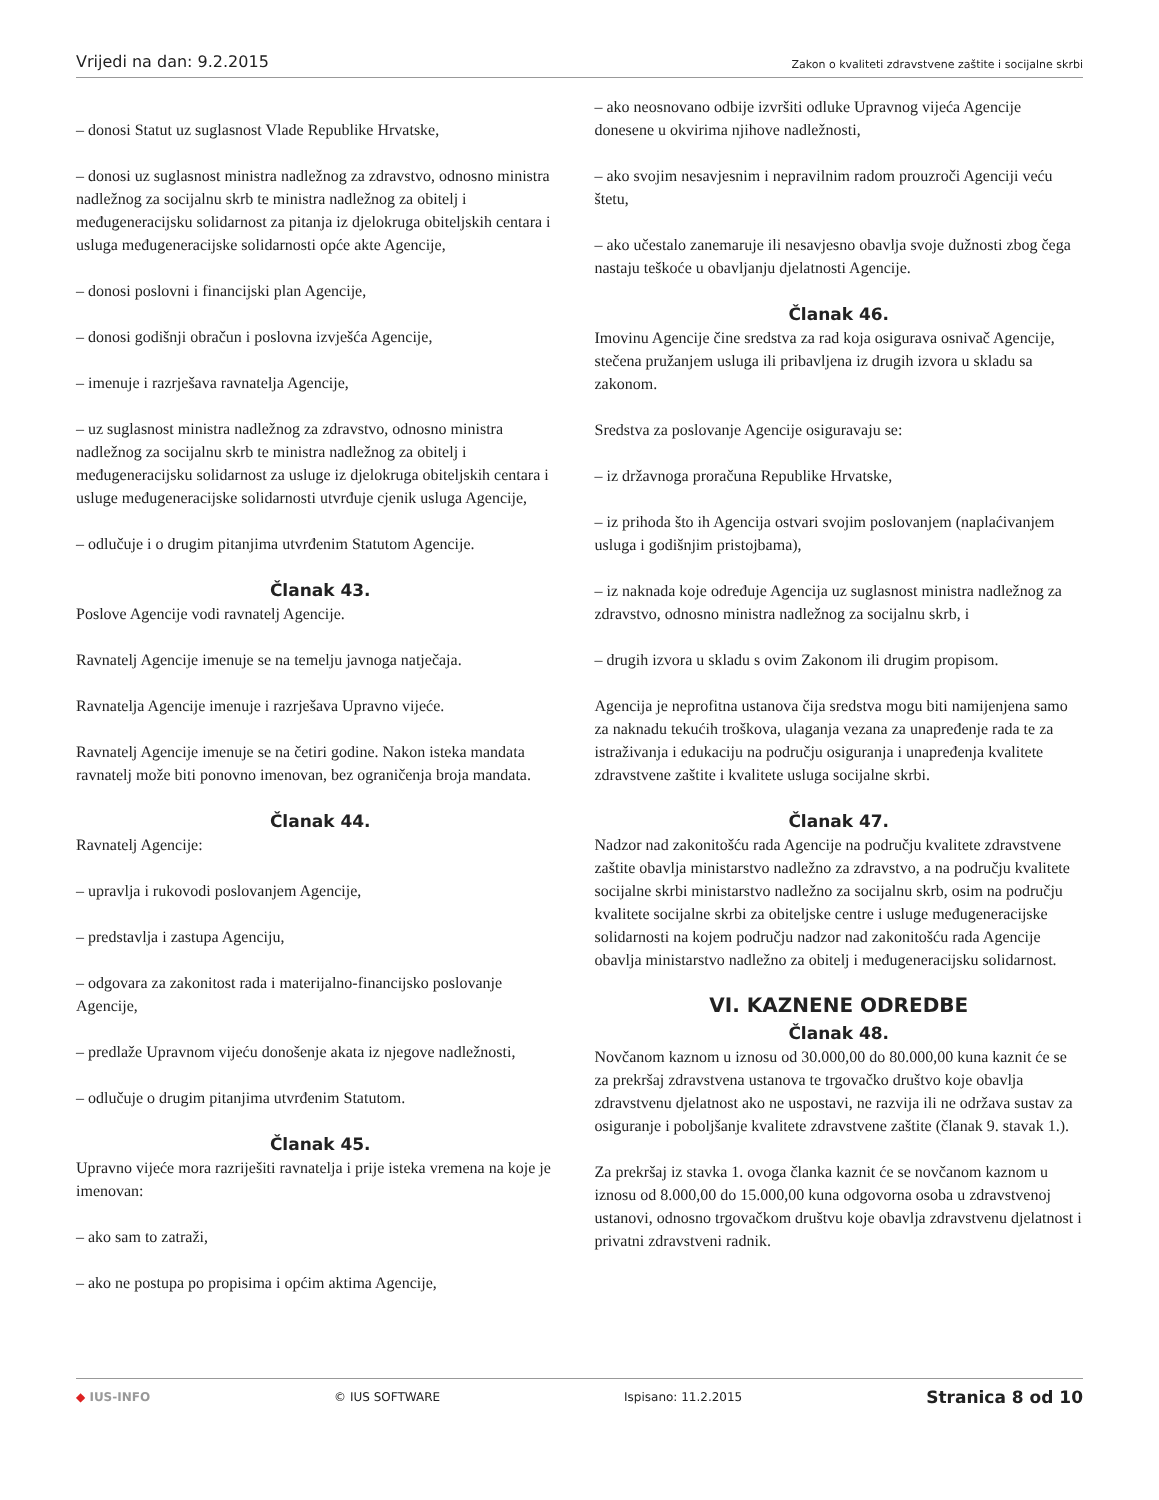Vrijedi na dan: 9.2.2015 Zakon o kvaliteti zdravstvene zaštite i socijalne skrbi
– donosi Statut uz suglasnost Vlade Republike Hrvatske,
– donosi uz suglasnost ministra nadležnog za zdravstvo, odnosno ministra nadležnog za socijalnu skrb te ministra nadležnog za obitelj i međugeneracijsku solidarnost za pitanja iz djelokruga obiteljskih centara i usluga međugeneracijske solidarnosti opće akte Agencije,
– donosi poslovni i financijski plan Agencije,
– donosi godišnji obračun i poslovna izvješća Agencije,
– imenuje i razrješava ravnatelja Agencije,
– uz suglasnost ministra nadležnog za zdravstvo, odnosno ministra nadležnog za socijalnu skrb te ministra nadležnog za obitelj i međugeneracijsku solidarnost za usluge iz djelokruga obiteljskih centara i usluge međugeneracijske solidarnosti utvrđuje cjenik usluga Agencije,
– odlučuje i o drugim pitanjima utvrđenim Statutom Agencije.
Članak 43.
Poslove Agencije vodi ravnatelj Agencije.
Ravnatelj Agencije imenuje se na temelju javnoga natječaja.
Ravnatelja Agencije imenuje i razrješava Upravno vijeće.
Ravnatelj Agencije imenuje se na četiri godine. Nakon isteka mandata ravnatelj može biti ponovno imenovan, bez ograničenja broja mandata.
Članak 44.
Ravnatelj Agencije:
– upravlja i rukovodi poslovanjem Agencije,
– predstavlja i zastupa Agenciju,
– odgovara za zakonitost rada i materijalno-financijsko poslovanje Agencije,
– predlaže Upravnom vijeću donošenje akata iz njegove nadležnosti,
– odlučuje o drugim pitanjima utvrđenim Statutom.
Članak 45.
Upravno vijeće mora razriješiti ravnatelja i prije isteka vremena na koje je imenovan:
– ako sam to zatraži,
– ako ne postupa po propisima i općim aktima Agencije,
– ako neosnovano odbije izvršiti odluke Upravnog vijeća Agencije donesene u okvirima njihove nadležnosti,
– ako svojim nesavjesnim i nepravilnim radom prouzroči Agenciji veću štetu,
– ako učestalo zanemaruje ili nesavjesno obavlja svoje dužnosti zbog čega nastaju teškoće u obavljanju djelatnosti Agencije.
Članak 46.
Imovinu Agencije čine sredstva za rad koja osigurava osnivač Agencije, stečena pružanjem usluga ili pribavljena iz drugih izvora u skladu sa zakonom.
Sredstva za poslovanje Agencije osiguravaju se:
– iz državnoga proračuna Republike Hrvatske,
– iz prihoda što ih Agencija ostvari svojim poslovanjem (naplaćivanjem usluga i godišnjim pristojbama),
– iz naknada koje određuje Agencija uz suglasnost ministra nadležnog za zdravstvo, odnosno ministra nadležnog za socijalnu skrb, i
– drugih izvora u skladu s ovim Zakonom ili drugim propisom.
Agencija je neprofitna ustanova čija sredstva mogu biti namijenjena samo za naknadu tekućih troškova, ulaganja vezana za unapređenje rada te za istraživanja i edukaciju na području osiguranja i unapređenja kvalitete zdravstvene zaštite i kvalitete usluga socijalne skrbi.
Članak 47.
Nadzor nad zakonitošću rada Agencije na području kvalitete zdravstvene zaštite obavlja ministarstvo nadležno za zdravstvo, a na području kvalitete socijalne skrbi ministarstvo nadležno za socijalnu skrb, osim na području kvalitete socijalne skrbi za obiteljske centre i usluge međugeneracijske solidarnosti na kojem području nadzor nad zakonitošću rada Agencije obavlja ministarstvo nadležno za obitelj i međugeneracijsku solidarnost.
VI. KAZNENE ODREDBE
Članak 48.
Novčanom kaznom u iznosu od 30.000,00 do 80.000,00 kuna kaznit će se za prekršaj zdravstvena ustanova te trgovačko društvo koje obavlja zdravstvenu djelatnost ako ne uspostavi, ne razvija ili ne održava sustav za osiguranje i poboljšanje kvalitete zdravstvene zaštite (članak 9. stavak 1.).
Za prekršaj iz stavka 1. ovoga članka kaznit će se novčanom kaznom u iznosu od 8.000,00 do 15.000,00 kuna odgovorna osoba u zdravstvenoj ustanovi, odnosno trgovačkom društvu koje obavlja zdravstvenu djelatnost i privatni zdravstveni radnik.
◆ IUS-INFO © IUS SOFTWARE Ispisano: 11.2.2015 Stranica 8 od 10